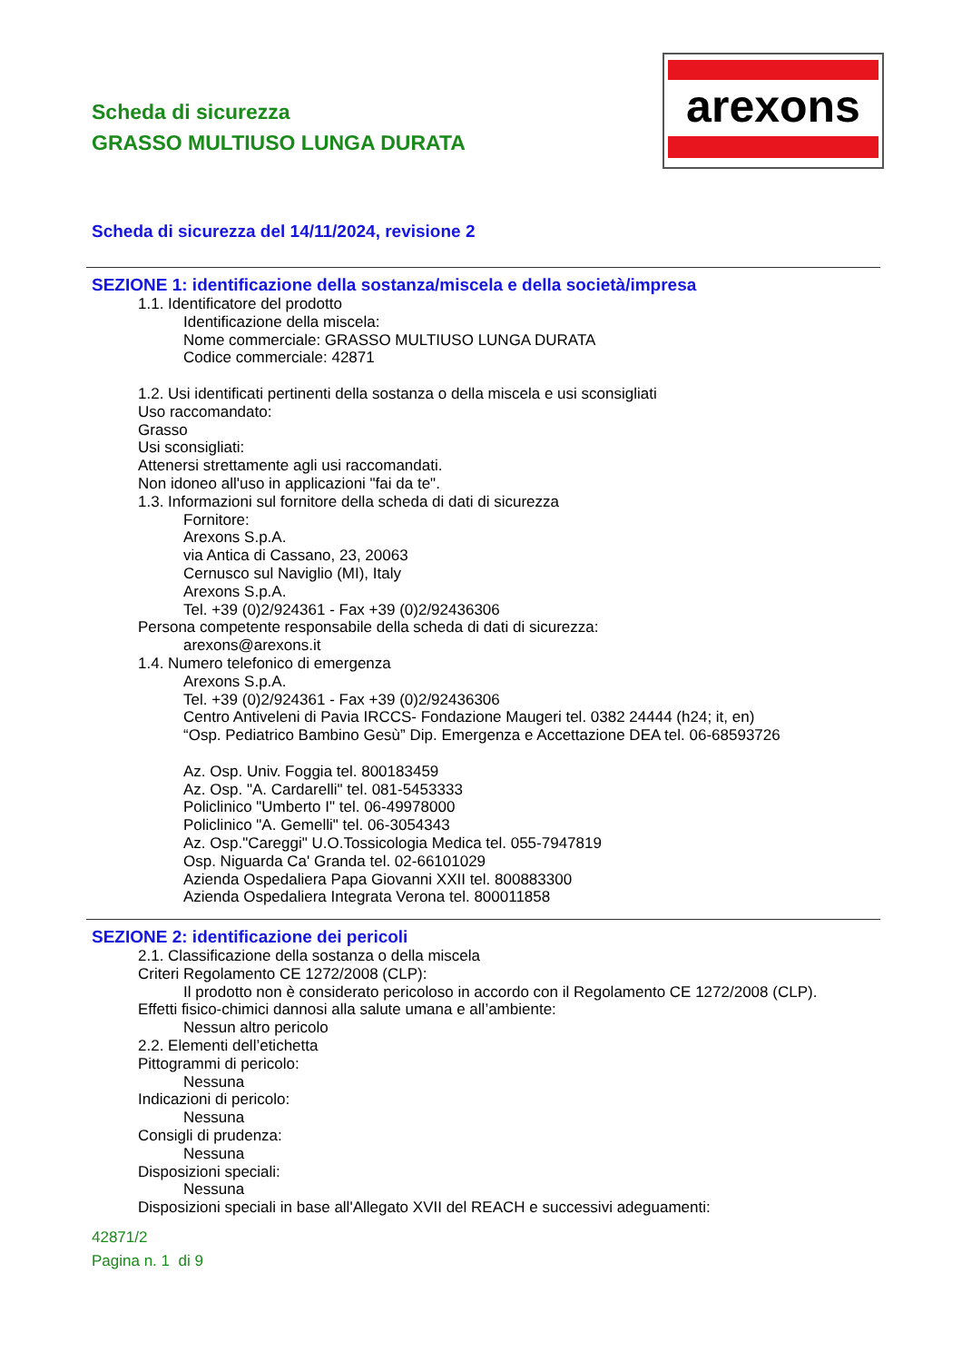Scheda di sicurezza
GRASSO MULTIUSO LUNGA DURATA
arexons
Scheda di sicurezza del 14/11/2024, revisione 2
SEZIONE 1: identificazione della sostanza/miscela e della società/impresa
1.1. Identificatore del prodotto
Identificazione della miscela:
Nome commerciale: GRASSO MULTIUSO LUNGA DURATA
Codice commerciale: 42871
1.2. Usi identificati pertinenti della sostanza o della miscela e usi sconsigliati
Uso raccomandato:
Grasso
Usi sconsigliati:
Attenersi strettamente agli usi raccomandati.
Non idoneo all'uso in applicazioni "fai da te".
1.3. Informazioni sul fornitore della scheda di dati di sicurezza
Fornitore:
Arexons S.p.A.
via Antica di Cassano, 23, 20063
Cernusco sul Naviglio (MI), Italy
Arexons S.p.A.
Tel. +39 (0)2/924361 - Fax +39 (0)2/92436306
Persona competente responsabile della scheda di dati di sicurezza:
arexons@arexons.it
1.4. Numero telefonico di emergenza
Arexons S.p.A.
Tel. +39 (0)2/924361 - Fax +39 (0)2/92436306
Centro Antiveleni di Pavia IRCCS- Fondazione Maugeri tel. 0382 24444 (h24; it, en)
“Osp. Pediatrico Bambino Gesù” Dip. Emergenza e Accettazione DEA tel. 06-68593726
Az. Osp. Univ. Foggia tel. 800183459
Az. Osp. "A. Cardarelli" tel. 081-5453333
Policlinico "Umberto I" tel. 06-49978000
Policlinico "A. Gemelli" tel. 06-3054343
Az. Osp."Careggi" U.O.Tossicologia Medica tel. 055-7947819
Osp. Niguarda Ca' Granda tel. 02-66101029
Azienda Ospedaliera Papa Giovanni XXII tel. 800883300
Azienda Ospedaliera Integrata Verona tel. 800011858
SEZIONE 2: identificazione dei pericoli
2.1. Classificazione della sostanza o della miscela
Criteri Regolamento CE 1272/2008 (CLP):
Il prodotto non è considerato pericoloso in accordo con il Regolamento CE 1272/2008 (CLP).
Effetti fisico-chimici dannosi alla salute umana e all’ambiente:
Nessun altro pericolo
2.2. Elementi dell’etichetta
Pittogrammi di pericolo:
Nessuna
Indicazioni di pericolo:
Nessuna
Consigli di prudenza:
Nessuna
Disposizioni speciali:
Nessuna
Disposizioni speciali in base all'Allegato XVII del REACH e successivi adeguamenti:
42871/2
Pagina n. 1 di 9